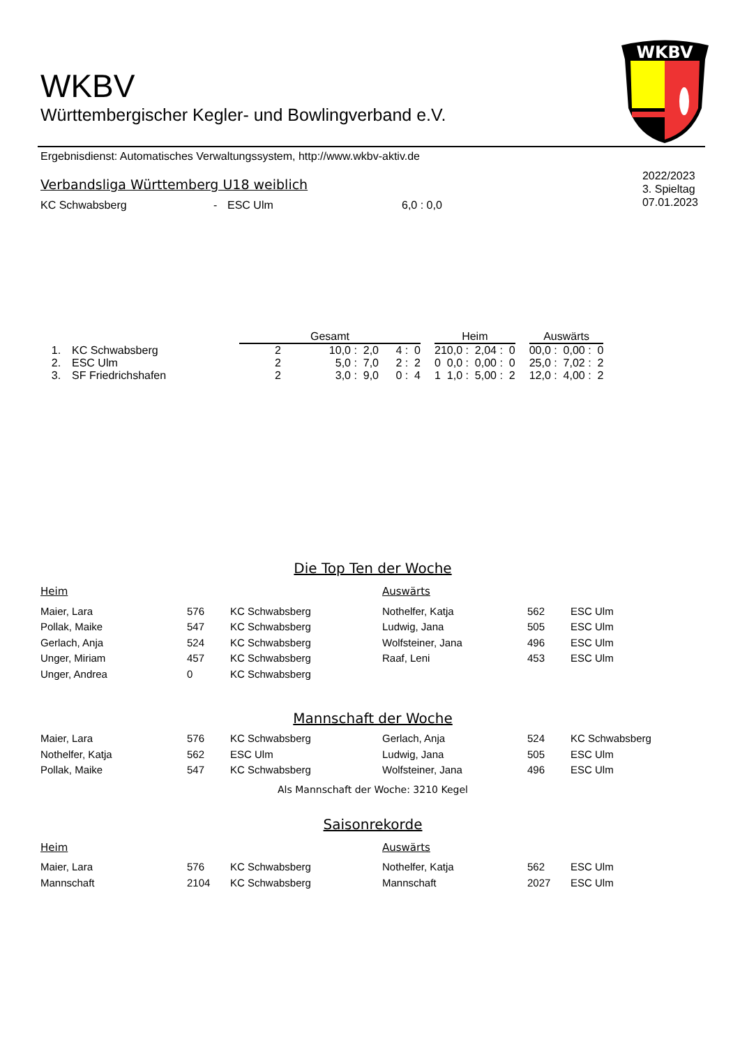WKBV
WKBV
Württembergischer Kegler- und Bowlingverband e.V.
Ergebnisdienst: Automatisches Verwaltungssystem, http://www.wkbv-aktiv.de
2022/2023
3. Spieltag
07.01.2023
Verbandsliga Württemberg U18 weiblich
| KC Schwabsberg | - | ESC Ulm | 6,0 : 0,0 |
| | | Gesamt | | | | Heim | | | | Auswärts | | |
| 1. | KC Schwabsberg | 2 | 10,0 : 2,0 | 4 : 0 | | 2 | 10,0 : 2,0 | 4 : 0 | | 0 | 0,0 : 0,0 | 0 : 0 |
| 2. | ESC Ulm | 2 | 5,0 : 7,0 | 2 : 2 | | 0 | 0,0 : 0,0 | 0 : 0 | | 2 | 5,0 : 7,0 | 2 : 2 |
| 3. | SF Friedrichshafen | 2 | 3,0 : 9,0 | 0 : 4 | | 1 | 1,0 : 5,0 | 0 : 2 | | 1 | 2,0 : 4,0 | 0 : 2 |
Die Top Ten der Woche
| Heim | | | Auswärts | | |
| Maier, Lara | 576 | KC Schwabsberg | Nothelfer, Katja | 562 | ESC Ulm |
| Pollak, Maike | 547 | KC Schwabsberg | Ludwig, Jana | 505 | ESC Ulm |
| Gerlach, Anja | 524 | KC Schwabsberg | Wolfsteiner, Jana | 496 | ESC Ulm |
| Unger, Miriam | 457 | KC Schwabsberg | Raaf, Leni | 453 | ESC Ulm |
| Unger, Andrea | 0 | KC Schwabsberg | | | |
Mannschaft der Woche
| Maier, Lara | 576 | KC Schwabsberg | Gerlach, Anja | 524 | KC Schwabsberg |
| Nothelfer, Katja | 562 | ESC Ulm | Ludwig, Jana | 505 | ESC Ulm |
| Pollak, Maike | 547 | KC Schwabsberg | Wolfsteiner, Jana | 496 | ESC Ulm |
Als Mannschaft der Woche: 3210 Kegel
Saisonrekorde
| Heim | | | Auswärts | | |
| Maier, Lara | 576 | KC Schwabsberg | Nothelfer, Katja | 562 | ESC Ulm |
| Mannschaft | 2104 | KC Schwabsberg | Mannschaft | 2027 | ESC Ulm |